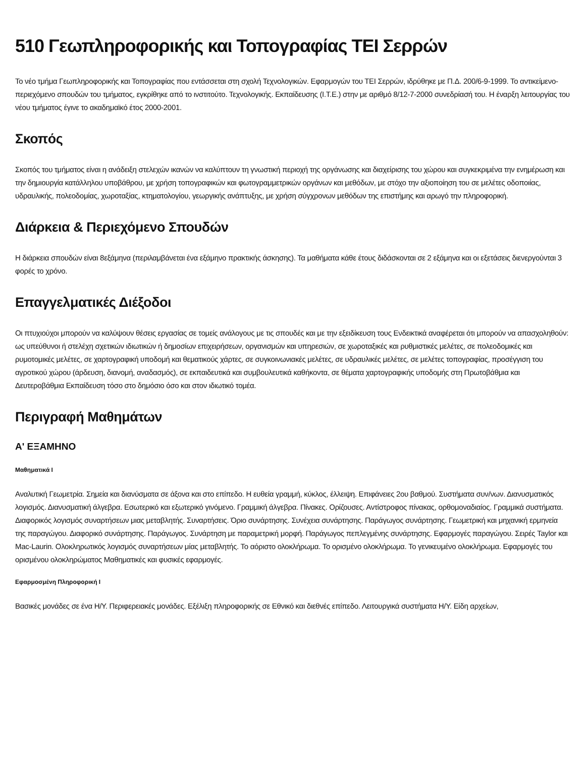510 Γεωπληροφορικής και Τοπογραφίας ΤΕΙ Σερρών
Το νέο τμήμα Γεωπληροφορικής και Τοπογραφίας που εντάσσεται στη σχολή Τεχνολογικών. Εφαρμογών του ΤΕΙ Σερρών, ιδρύθηκε με Π.Δ. 200/6-9-1999. Το αντικείμενο-περιεχόμενο σπουδών του τμήματος, εγκρίθηκε από το ινστιτούτο. Τεχνολογικής. Εκπαίδευσης (Ι.Τ.Ε.) στην με αριθμό 8/12-7-2000 συνεδρίασή του. Η έναρξη λειτουργίας του νέου τμήματος έγινε το ακαδημαϊκό έτος 2000-2001.
Σκοπός
Σκοπός του τμήματος είναι η ανάδειξη στελεχών ικανών να καλύπτουν τη γνωστική περιοχή της οργάνωσης και διαχείρισης του χώρου και συγκεκριμένα την ενημέρωση και την δημιουργία κατάλληλου υποβάθρου, με χρήση τοπογραφικών και φωτογραμμετρικών οργάνων και μεθόδων, με στόχο την αξιοποίηση του σε μελέτες οδοποιίας, υδραυλικής, πολεοδομίας, χωροταξίας, κτηματολογίου, γεωργικής ανάπτυξης, με χρήση σύγχρονων μεθόδων της επιστήμης και αρωγό την πληροφορική.
Διάρκεια & Περιεχόμενο Σπουδών
Η διάρκεια σπουδών είναι 8εξάμηνα (περιλαμβάνεται ένα εξάμηνο πρακτικής άσκησης). Τα μαθήματα κάθε έτους διδάσκονται σε 2 εξάμηνα και οι εξετάσεις διενεργούνται 3 φορές το χρόνο.
Επαγγελματικές Διέξοδοι
Οι πτυχιούχοι μπορούν να καλύψουν θέσεις εργασίας σε τομείς ανάλογους με τις σπουδές και με την εξειδίκευση τους Ενδεικτικά αναφέρεται ότι μπορούν να απασχοληθούν: ως υπεύθυνοι ή στελέχη σχετικών ιδιωτικών ή δημοσίων επιχειρήσεων, οργανισμών και υπηρεσιών, σε χωροταξικές και ρυθμιστικές μελέτες, σε πολεοδομικές και ρυμοτομικές μελέτες, σε χαρτογραφική υποδομή και θεματικούς χάρτες, σε συγκοινωνιακές μελέτες, σε υδραυλικές μελέτες, σε μελέτες τοπογραφίας, προσέγγιση του αγροτικού χώρου (άρδευση, διανομή, αναδασμός), σε εκπαιδευτικά και συμβουλευτικά καθήκοντα, σε θέματα χαρτογραφικής υποδομής στη Πρωτοβάθμια και Δευτεροβάθμια Εκπαίδευση τόσο στο δημόσιο όσο και στον ιδιωτικό τομέα.
Περιγραφή Μαθημάτων
Α' ΕΞΑΜΗΝΟ
Μαθηματικά Ι
Αναλυτική Γεωμετρία. Σημεία και διανύσματα σε άξονα και στο επίπεδο. Η ευθεία γραμμή, κύκλος, έλλειψη. Επιφάνειες 2ου βαθμού. Συστήματα συν/νων. Διανυσματικός λογισμός. Διανυσματική άλγεβρα. Εσωτερικό και εξωτερικό γινόμενο. Γραμμική άλγεβρα. Πίνακες. Ορίζουσες. Αντίστροφος πίνακας, ορθομοναδιαίος. Γραμμικά συστήματα. Διαφορικός λογισμός συναρτήσεων μιας μεταβλητής. Συναρτήσεις. Όριο συνάρτησης. Συνέχεια συνάρτησης. Παράγωγος συνάρτησης. Γεωμετρική και μηχανική ερμηνεία της παραγώγου. Διαφορικό συνάρτησης. Παράγωγος. Συνάρτηση με παραμετρική μορφή. Παράγωγος πεπλεγμένης συνάρτησης. Εφαρμογές παραγώγου. Σειρές Taylor και Mac-Laurin. Ολοκληρωτικός λογισμός συναρτήσεων μίας μεταβλητής. Το αόριστο ολοκλήρωμα. Το ορισμένο ολοκλήρωμα. Το γενικευμένο ολοκλήρωμα. Εφαρμογές του ορισμένου ολοκληρώματος Μαθηματικές και φυσικές εφαρμογές.
Εφαρμοσμένη Πληροφορική Ι
Βασικές μονάδες σε ένα Η/Υ. Περιφερειακές μονάδες. Εξέλιξη πληροφορικής σε Εθνικό και διεθνές επίπεδο. Λειτουργικά συστήματα Η/Υ. Είδη αρχείων,